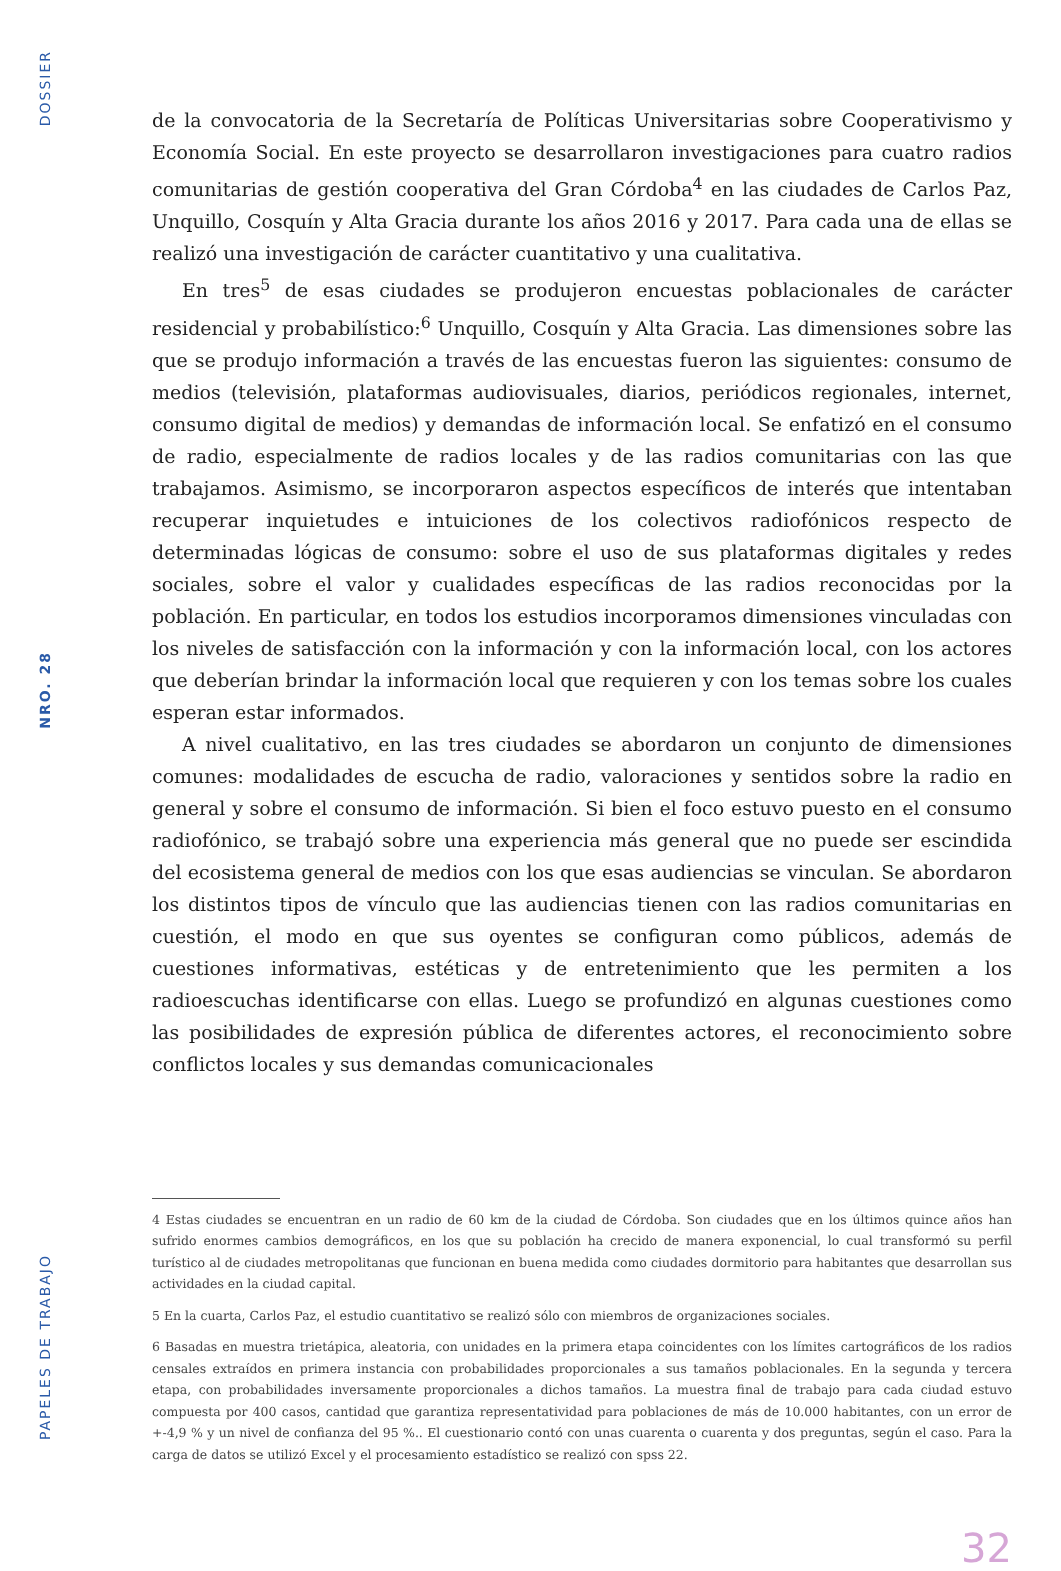DOSSIER
NRO. 28
PAPELES DE TRABAJO
de la convocatoria de la Secretaría de Políticas Universitarias sobre Cooperativismo y Economía Social. En este proyecto se desarrollaron investigaciones para cuatro radios comunitarias de gestión cooperativa del Gran Córdoba<sup>4</sup> en las ciudades de Carlos Paz, Unquillo, Cosquín y Alta Gracia durante los años 2016 y 2017. Para cada una de ellas se realizó una investigación de carácter cuantitativo y una cualitativa.
En tres<sup>5</sup> de esas ciudades se produjeron encuestas poblacionales de carácter residencial y probabilístico:<sup>6</sup> Unquillo, Cosquín y Alta Gracia. Las dimensiones sobre las que se produjo información a través de las encuestas fueron las siguientes: consumo de medios (televisión, plataformas audiovisuales, diarios, periódicos regionales, internet, consumo digital de medios) y demandas de información local. Se enfatizó en el consumo de radio, especialmente de radios locales y de las radios comunitarias con las que trabajamos. Asimismo, se incorporaron aspectos específicos de interés que intentaban recuperar inquietudes e intuiciones de los colectivos radiofónicos respecto de determinadas lógicas de consumo: sobre el uso de sus plataformas digitales y redes sociales, sobre el valor y cualidades específicas de las radios reconocidas por la población. En particular, en todos los estudios incorporamos dimensiones vinculadas con los niveles de satisfacción con la información y con la información local, con los actores que deberían brindar la información local que requieren y con los temas sobre los cuales esperan estar informados.
A nivel cualitativo, en las tres ciudades se abordaron un conjunto de dimensiones comunes: modalidades de escucha de radio, valoraciones y sentidos sobre la radio en general y sobre el consumo de información. Si bien el foco estuvo puesto en el consumo radiofónico, se trabajó sobre una experiencia más general que no puede ser escindida del ecosistema general de medios con los que esas audiencias se vinculan. Se abordaron los distintos tipos de vínculo que las audiencias tienen con las radios comunitarias en cuestión, el modo en que sus oyentes se configuran como públicos, además de cuestiones informativas, estéticas y de entretenimiento que les permiten a los radioescuchas identificarse con ellas. Luego se profundizó en algunas cuestiones como las posibilidades de expresión pública de diferentes actores, el reconocimiento sobre conflictos locales y sus demandas comunicacionales
4 Estas ciudades se encuentran en un radio de 60 km de la ciudad de Córdoba. Son ciudades que en los últimos quince años han sufrido enormes cambios demográficos, en los que su población ha crecido de manera exponencial, lo cual transformó su perfil turístico al de ciudades metropolitanas que funcionan en buena medida como ciudades dormitorio para habitantes que desarrollan sus actividades en la ciudad capital.
5 En la cuarta, Carlos Paz, el estudio cuantitativo se realizó sólo con miembros de organizaciones sociales.
6 Basadas en muestra trietápica, aleatoria, con unidades en la primera etapa coincidentes con los límites cartográficos de los radios censales extraídos en primera instancia con probabilidades proporcionales a sus tamaños poblacionales. En la segunda y tercera etapa, con probabilidades inversamente proporcionales a dichos tamaños. La muestra final de trabajo para cada ciudad estuvo compuesta por 400 casos, cantidad que garantiza representatividad para poblaciones de más de 10.000 habitantes, con un error de +-4,9 % y un nivel de confianza del 95 %.. El cuestionario contó con unas cuarenta o cuarenta y dos preguntas, según el caso. Para la carga de datos se utilizó Excel y el procesamiento estadístico se realizó con spss 22.
32